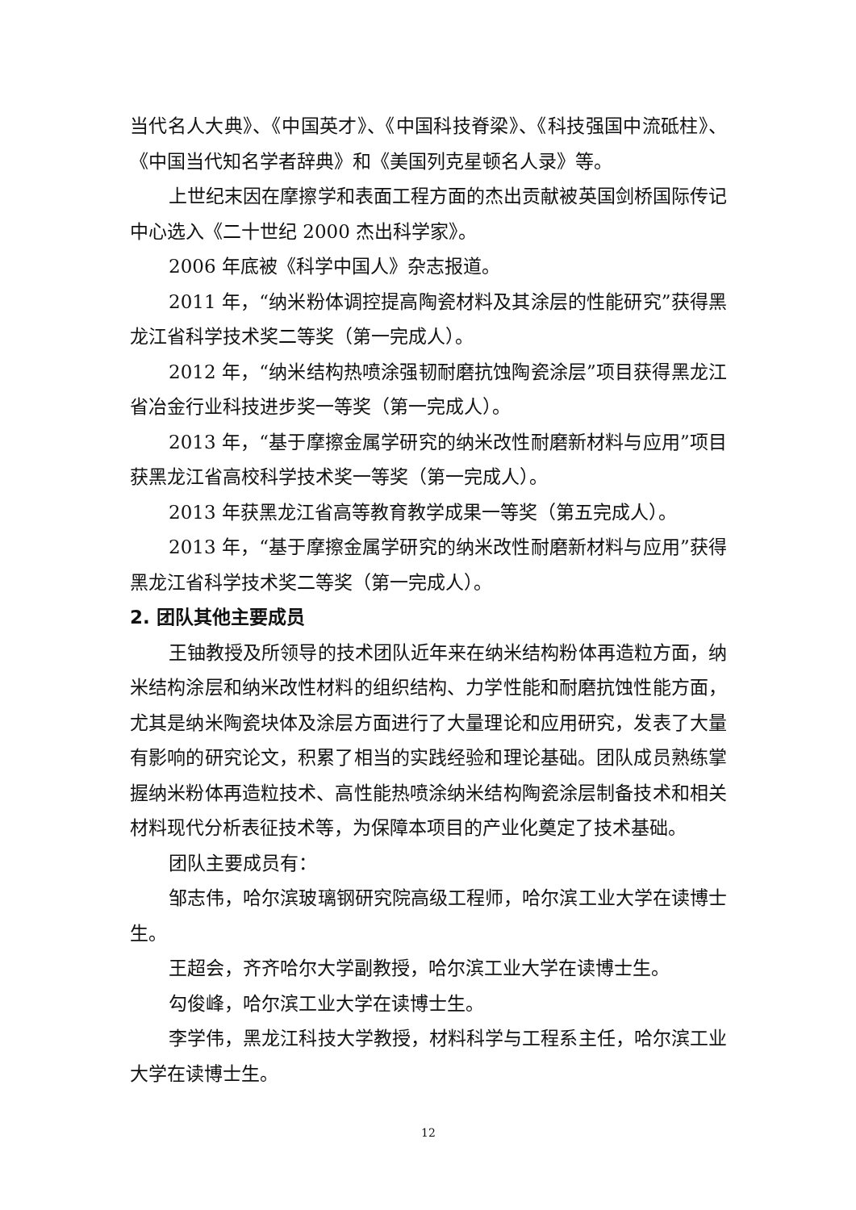当代名人大典》、《中国英才》、《中国科技脊梁》、《科技强国中流砥柱》、《中国当代知名学者辞典》和《美国列克星顿名人录》等。
上世纪末因在摩擦学和表面工程方面的杰出贡献被英国剑桥国际传记中心选入《二十世纪 2000 杰出科学家》。
2006 年底被《科学中国人》杂志报道。
2011 年，“纳米粉体调控提高陶瓷材料及其涂层的性能研究”获得黑龙江省科学技术奖二等奖（第一完成人）。
2012 年，“纳米结构热喷涂强韧耐磨抗蚀陶瓷涂层”项目获得黑龙江省冶金行业科技进步奖一等奖（第一完成人）。
2013 年，“基于摩擦金属学研究的纳米改性耐磨新材料与应用”项目获黑龙江省高校科学技术奖一等奖（第一完成人）。
2013 年获黑龙江省高等教育教学成果一等奖（第五完成人）。
2013 年，“基于摩擦金属学研究的纳米改性耐磨新材料与应用”获得黑龙江省科学技术奖二等奖（第一完成人）。
2. 团队其他主要成员
王铀教授及所领导的技术团队近年来在纳米结构粉体再造粒方面，纳米结构涂层和纳米改性材料的组织结构、力学性能和耐磨抗蚀性能方面，尤其是纳米陶瓷块体及涂层方面进行了大量理论和应用研究，发表了大量有影响的研究论文，积累了相当的实践经验和理论基础。团队成员熟练掌握纳米粉体再造粒技术、高性能热喷涂纳米结构陶瓷涂层制备技术和相关材料现代分析表征技术等，为保障本项目的产业化奠定了技术基础。
团队主要成员有：
邹志伟，哈尔滨玻璃钢研究院高级工程师，哈尔滨工业大学在读博士生。
王超会，齐齐哈尔大学副教授，哈尔滨工业大学在读博士生。
勾俊峰，哈尔滨工业大学在读博士生。
李学伟，黑龙江科技大学教授，材料科学与工程系主任，哈尔滨工业大学在读博士生。
12